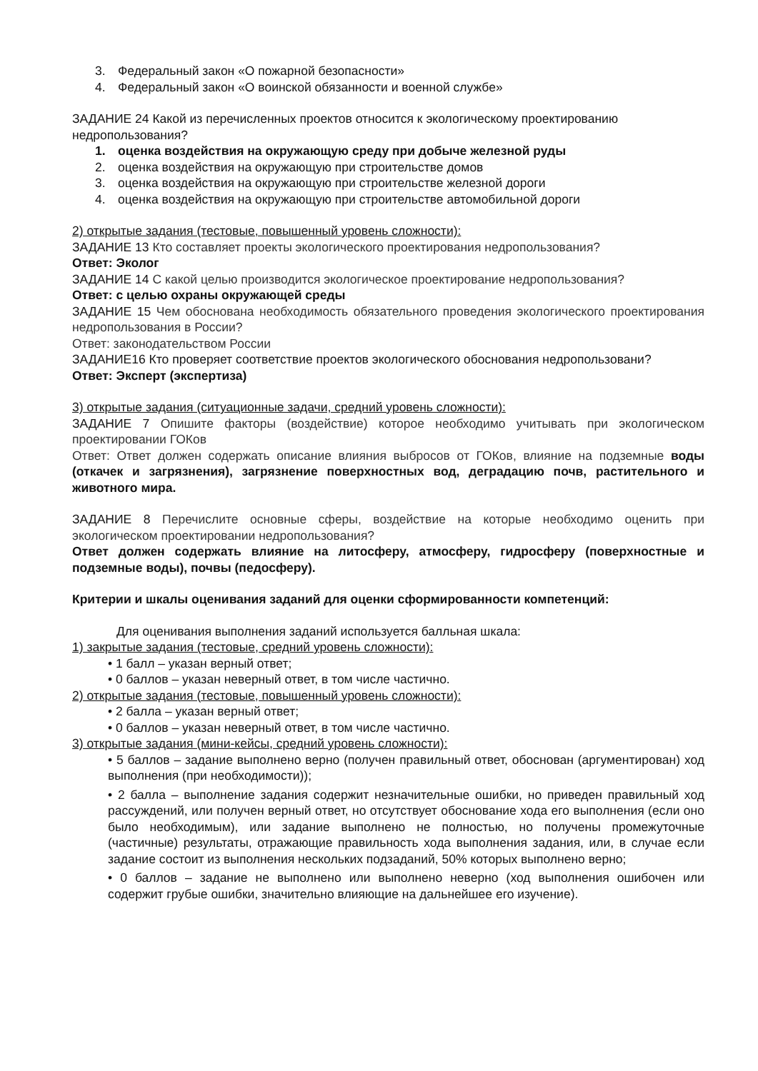3. Федеральный закон «О пожарной безопасности»
4. Федеральный закон «О воинской обязанности и военной службе»
ЗАДАНИЕ 24 Какой из перечисленных проектов относится к экологическому проектированию недропользования?
1. оценка воздействия на окружающую среду при добыче железной руды
2. оценка воздействия на окружающую при строительстве домов
3. оценка воздействия на окружающую при строительстве железной дороги
4. оценка воздействия на окружающую при строительстве автомобильной дороги
2) открытые задания (тестовые, повышенный уровень сложности):
ЗАДАНИЕ 13 Кто составляет проекты экологического проектирования недропользования?
Ответ: Эколог
ЗАДАНИЕ 14 С какой целью производится экологическое проектирование недропользования?
Ответ: с целью охраны окружающей среды
ЗАДАНИЕ 15 Чем обоснована необходимость обязательного проведения экологического проектирования недропользования в России?
Ответ: законодательством России
ЗАДАНИЕ16 Кто проверяет соответствие проектов экологического обоснования недропользовани?
Ответ: Эксперт (экспертиза)
3) открытые задания (ситуационные задачи, средний уровень сложности):
ЗАДАНИЕ 7 Опишите факторы (воздействие) которое необходимо учитывать при экологическом проектировании ГОКов
Ответ: Ответ должен содержать описание влияния выбросов от ГОКов, влияние на подземные воды (откачек и загрязнения), загрязнение поверхностных вод, деградацию почв, растительного и животного мира.
ЗАДАНИЕ 8 Перечислите основные сферы, воздействие на которые необходимо оценить при экологическом проектировании недропользования?
Ответ должен содержать влияние на литосферу, атмосферу, гидросферу (поверхностные и подземные воды), почвы (педосферу).
Критерии и шкалы оценивания заданий для оценки сформированности компетенций:
Для оценивания выполнения заданий используется балльная шкала:
1) закрытые задания (тестовые, средний уровень сложности):
• 1 балл – указан верный ответ;
• 0 баллов – указан неверный ответ, в том числе частично.
2) открытые задания (тестовые, повышенный уровень сложности):
• 2 балла – указан верный ответ;
• 0 баллов – указан неверный ответ, в том числе частично.
3) открытые задания (мини-кейсы, средний уровень сложности):
• 5 баллов – задание выполнено верно (получен правильный ответ, обоснован (аргументирован) ход выполнения (при необходимости));
• 2 балла – выполнение задания содержит незначительные ошибки, но приведен правильный ход рассуждений, или получен верный ответ, но отсутствует обоснование хода его выполнения (если оно было необходимым), или задание выполнено не полностью, но получены промежуточные (частичные) результаты, отражающие правильность хода выполнения задания, или, в случае если задание состоит из выполнения нескольких подзаданий, 50% которых выполнено верно;
• 0 баллов – задание не выполнено или выполнено неверно (ход выполнения ошибочен или содержит грубые ошибки, значительно влияющие на дальнейшее его изучение).